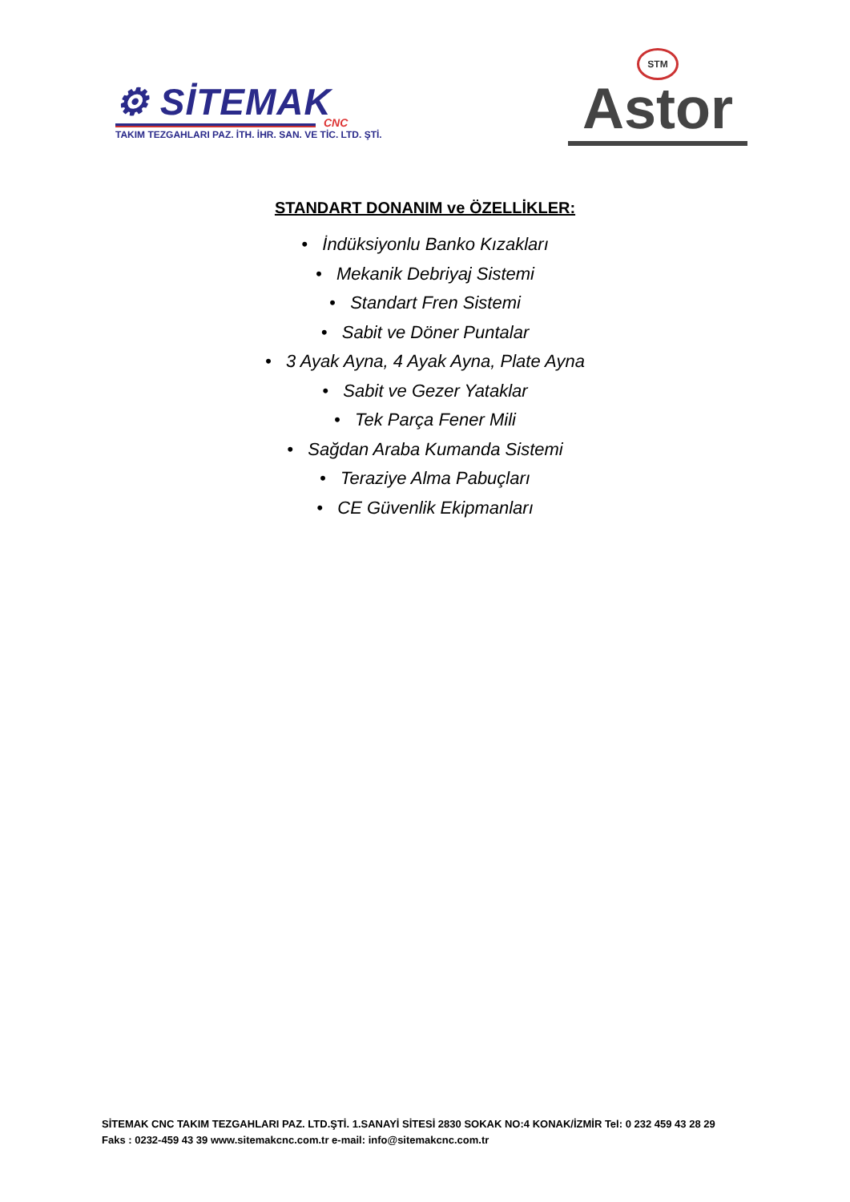⚙ SİTEMAK
CNC
TAKIM TEZGAHLARI PAZ. İTH. İHR. SAN. VE TİC. LTD. ŞTİ.
STM
Astor
STANDART DONANIM ve ÖZELLİKLER:
• İndüksiyonlu Banko Kızakları
• Mekanik Debriyaj Sistemi
• Standart Fren Sistemi
• Sabit ve Döner Puntalar
• 3 Ayak Ayna, 4 Ayak Ayna, Plate Ayna
• Sabit ve Gezer Yataklar
• Tek Parça Fener Mili
• Sağdan Araba Kumanda Sistemi
• Teraziye Alma Pabuçları
• CE Güvenlik Ekipmanları
SİTEMAK CNC TAKIM TEZGAHLARI PAZ. LTD.ŞTİ. 1.SANAYİ SİTESİ 2830 SOKAK NO:4 KONAK/İZMİR Tel: 0 232 459 43 28 29
Faks : 0232-459 43 39 www.sitemakcnc.com.tr e-mail: info@sitemakcnc.com.tr